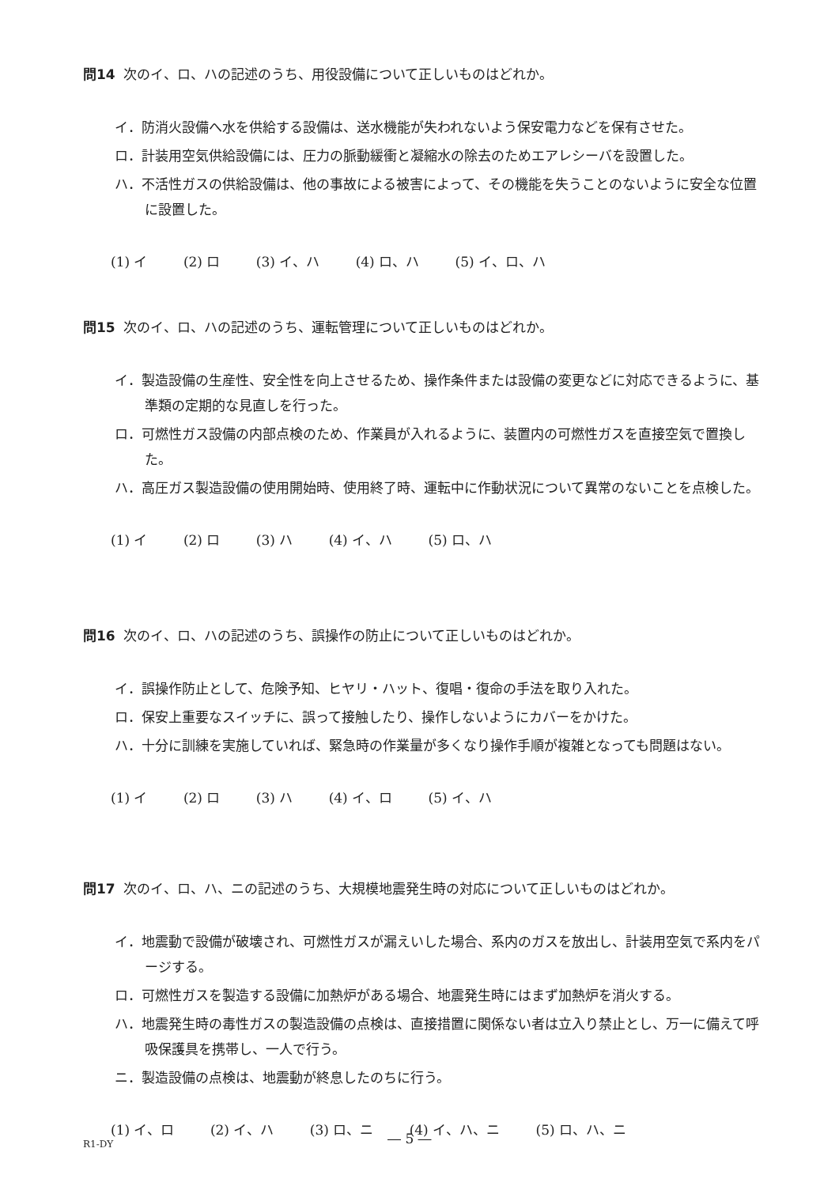問14 次のイ、ロ、ハの記述のうち、用役設備について正しいものはどれか。
イ．防消火設備へ水を供給する設備は、送水機能が失われないよう保安電力などを保有させた。
ロ．計装用空気供給設備には、圧力の脈動緩衝と凝縮水の除去のためエアレシーバを設置した。
ハ．不活性ガスの供給設備は、他の事故による被害によって、その機能を失うことのないように安全な位置に設置した。
(1) イ (2) ロ (3) イ、ハ (4) ロ、ハ (5) イ、ロ、ハ
問15 次のイ、ロ、ハの記述のうち、運転管理について正しいものはどれか。
イ．製造設備の生産性、安全性を向上させるため、操作条件または設備の変更などに対応できるように、基準類の定期的な見直しを行った。
ロ．可燃性ガス設備の内部点検のため、作業員が入れるように、装置内の可燃性ガスを直接空気で置換した。
ハ．高圧ガス製造設備の使用開始時、使用終了時、運転中に作動状況について異常のないことを点検した。
(1) イ (2) ロ (3) ハ (4) イ、ハ (5) ロ、ハ
問16 次のイ、ロ、ハの記述のうち、誤操作の防止について正しいものはどれか。
イ．誤操作防止として、危険予知、ヒヤリ・ハット、復唱・復命の手法を取り入れた。
ロ．保安上重要なスイッチに、誤って接触したり、操作しないようにカバーをかけた。
ハ．十分に訓練を実施していれば、緊急時の作業量が多くなり操作手順が複雑となっても問題はない。
(1) イ (2) ロ (3) ハ (4) イ、ロ (5) イ、ハ
問17 次のイ、ロ、ハ、ニの記述のうち、大規模地震発生時の対応について正しいものはどれか。
イ．地震動で設備が破壊され、可燃性ガスが漏えいした場合、系内のガスを放出し、計装用空気で系内をパージする。
ロ．可燃性ガスを製造する設備に加熱炉がある場合、地震発生時にはまず加熱炉を消火する。
ハ．地震発生時の毒性ガスの製造設備の点検は、直接措置に関係ない者は立入り禁止とし、万一に備えて呼吸保護具を携帯し、一人で行う。
ニ．製造設備の点検は、地震動が終息したのちに行う。
(1) イ、ロ (2) イ、ハ (3) ロ、ニ (4) イ、ハ、ニ (5) ロ、ハ、ニ
R1-DY ― 5 ―